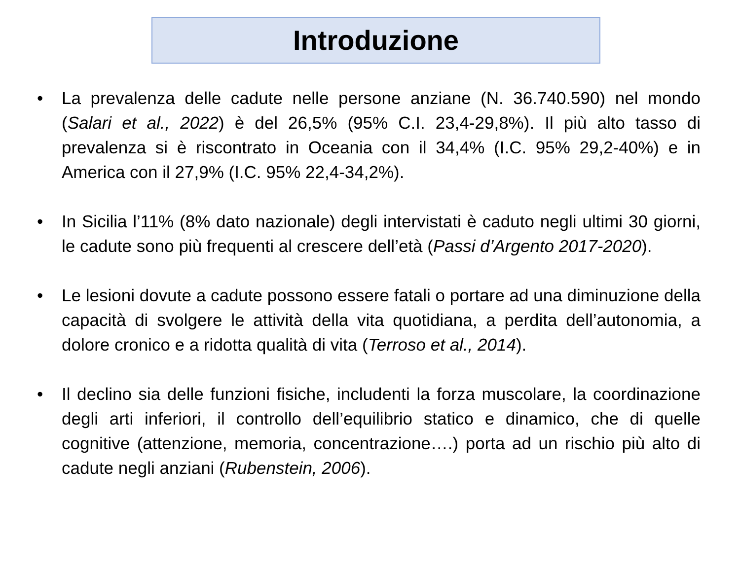Introduzione
• La prevalenza delle cadute nelle persone anziane (N. 36.740.590) nel mondo (Salari et al., 2022) è del 26,5% (95% C.I. 23,4-29,8%). Il più alto tasso di prevalenza si è riscontrato in Oceania con il 34,4% (I.C. 95% 29,2-40%) e in America con il 27,9% (I.C. 95% 22,4-34,2%).
• In Sicilia l’11% (8% dato nazionale) degli intervistati è caduto negli ultimi 30 giorni, le cadute sono più frequenti al crescere dell’età (Passi d’Argento 2017-2020).
• Le lesioni dovute a cadute possono essere fatali o portare ad una diminuzione della capacità di svolgere le attività della vita quotidiana, a perdita dell’autonomia, a dolore cronico e a ridotta qualità di vita (Terroso et al., 2014).
• Il declino sia delle funzioni fisiche, includenti la forza muscolare, la coordinazione degli arti inferiori, il controllo dell’equilibrio statico e dinamico, che di quelle cognitive (attenzione, memoria, concentrazione….) porta ad un rischio più alto di cadute negli anziani (Rubenstein, 2006).